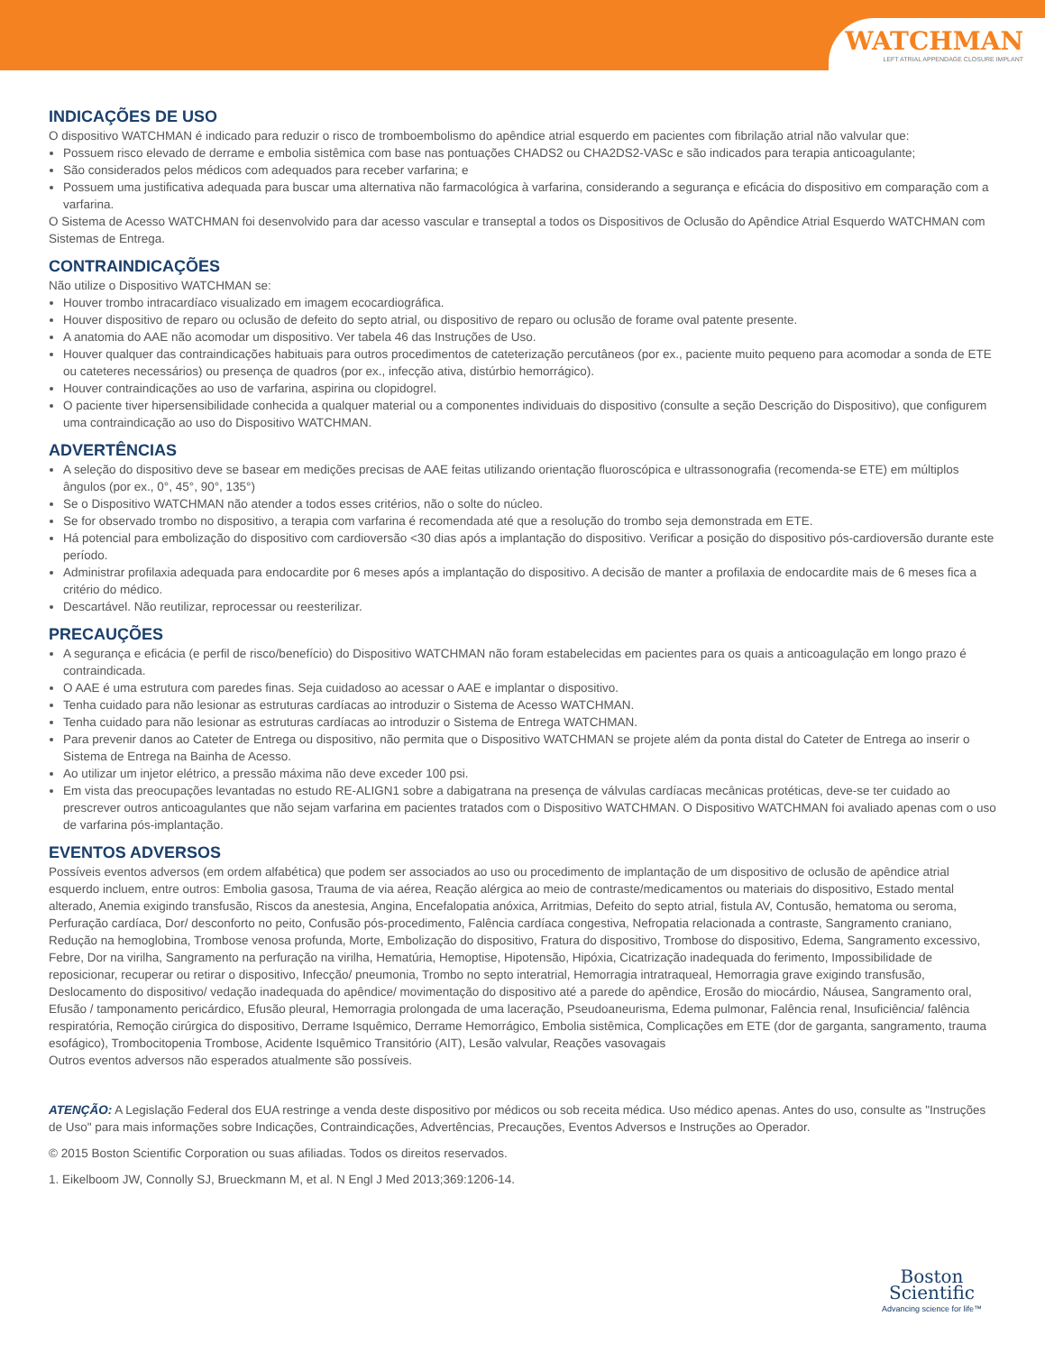WATCHMAN
LEFT ATRIAL APPENDAGE CLOSURE IMPLANT
INDICAÇÕES DE USO
O dispositivo WATCHMAN é indicado para reduzir o risco de tromboembolismo do apêndice atrial esquerdo em pacientes com fibrilação atrial não valvular que:
Possuem risco elevado de derrame e embolia sistêmica com base nas pontuações CHADS2 ou CHA2DS2-VASc e são indicados para terapia anticoagulante;
São considerados pelos médicos com adequados para receber varfarina; e
Possuem uma justificativa adequada para buscar uma alternativa não farmacológica à varfarina, considerando a segurança e eficácia do dispositivo em comparação com a varfarina.
O Sistema de Acesso WATCHMAN foi desenvolvido para dar acesso vascular e transeptal a todos os Dispositivos de Oclusão do Apêndice Atrial Esquerdo WATCHMAN com Sistemas de Entrega.
CONTRAINDICAÇÕES
Não utilize o Dispositivo WATCHMAN se:
Houver trombo intracardíaco visualizado em imagem ecocardiográfica.
Houver dispositivo de reparo ou oclusão de defeito do septo atrial, ou dispositivo de reparo ou oclusão de forame oval patente presente.
A anatomia do AAE não acomodar um dispositivo. Ver tabela 46 das Instruções de Uso.
Houver qualquer das contraindicações habituais para outros procedimentos de cateterização percutâneos (por ex., paciente muito pequeno para acomodar a sonda de ETE ou cateteres necessários) ou presença de quadros (por ex., infecção ativa, distúrbio hemorrágico).
Houver contraindicações ao uso de varfarina, aspirina ou clopidogrel.
O paciente tiver hipersensibilidade conhecida a qualquer material ou a componentes individuais do dispositivo (consulte a seção Descrição do Dispositivo), que configurem uma contraindicação ao uso do Dispositivo WATCHMAN.
ADVERTÊNCIAS
A seleção do dispositivo deve se basear em medições precisas de AAE feitas utilizando orientação fluoroscópica e ultrassonografia (recomenda-se ETE) em múltiplos ângulos (por ex., 0°, 45°, 90°, 135°)
Se o Dispositivo WATCHMAN não atender a todos esses critérios, não o solte do núcleo.
Se for observado trombo no dispositivo, a terapia com varfarina é recomendada até que a resolução do trombo seja demonstrada em ETE.
Há potencial para embolização do dispositivo com cardioversão <30 dias após a implantação do dispositivo. Verificar a posição do dispositivo pós-cardioversão durante este período.
Administrar profilaxia adequada para endocardite por 6 meses após a implantação do dispositivo. A decisão de manter a profilaxia de endocardite mais de 6 meses fica a critério do médico.
Descartável. Não reutilizar, reprocessar ou reesterilizar.
PRECAUÇÕES
A segurança e eficácia (e perfil de risco/benefício) do Dispositivo WATCHMAN não foram estabelecidas em pacientes para os quais a anticoagulação em longo prazo é contraindicada.
O AAE é uma estrutura com paredes finas. Seja cuidadoso ao acessar o AAE e implantar o dispositivo.
Tenha cuidado para não lesionar as estruturas cardíacas ao introduzir o Sistema de Acesso WATCHMAN.
Tenha cuidado para não lesionar as estruturas cardíacas ao introduzir o Sistema de Entrega WATCHMAN.
Para prevenir danos ao Cateter de Entrega ou dispositivo, não permita que o Dispositivo WATCHMAN se projete além da ponta distal do Cateter de Entrega ao inserir o Sistema de Entrega na Bainha de Acesso.
Ao utilizar um injetor elétrico, a pressão máxima não deve exceder 100 psi.
Em vista das preocupações levantadas no estudo RE-ALIGN1 sobre a dabigatrana na presença de válvulas cardíacas mecânicas protéticas, deve-se ter cuidado ao prescrever outros anticoagulantes que não sejam varfarina em pacientes tratados com o Dispositivo WATCHMAN. O Dispositivo WATCHMAN foi avaliado apenas com o uso de varfarina pós-implantação.
EVENTOS ADVERSOS
Possíveis eventos adversos (em ordem alfabética) que podem ser associados ao uso ou procedimento de implantação de um dispositivo de oclusão de apêndice atrial esquerdo incluem, entre outros: Embolia gasosa, Trauma de via aérea, Reação alérgica ao meio de contraste/medicamentos ou materiais do dispositivo, Estado mental alterado, Anemia exigindo transfusão, Riscos da anestesia, Angina, Encefalopatia anóxica, Arritmias, Defeito do septo atrial, fistula AV, Contusão, hematoma ou seroma, Perfuração cardíaca, Dor/ desconforto no peito, Confusão pós-procedimento, Falência cardíaca congestiva, Nefropatia relacionada a contraste, Sangramento craniano, Redução na hemoglobina, Trombose venosa profunda, Morte, Embolização do dispositivo, Fratura do dispositivo, Trombose do dispositivo, Edema, Sangramento excessivo, Febre, Dor na virilha, Sangramento na perfuração na virilha, Hematúria, Hemoptise, Hipotensão, Hipóxia, Cicatrização inadequada do ferimento, Impossibilidade de reposicionar, recuperar ou retirar o dispositivo, Infecção/ pneumonia, Trombo no septo interatrial, Hemorragia intratraqueal, Hemorragia grave exigindo transfusão, Deslocamento do dispositivo/ vedação inadequada do apêndice/ movimentação do dispositivo até a parede do apêndice, Erosão do miocárdio, Náusea, Sangramento oral, Efusão / tamponamento pericárdico, Efusão pleural, Hemorragia prolongada de uma laceração, Pseudoaneurisma, Edema pulmonar, Falência renal, Insuficiência/ falência respiratória, Remoção cirúrgica do dispositivo, Derrame Isquêmico, Derrame Hemorrágico, Embolia sistêmica, Complicações em ETE (dor de garganta, sangramento, trauma esofágico), Trombocitopenia Trombose, Acidente Isquêmico Transitório (AIT), Lesão valvular, Reações vasovagais
Outros eventos adversos não esperados atualmente são possíveis.
ATENÇÃO: A Legislação Federal dos EUA restringe a venda deste dispositivo por médicos ou sob receita médica. Uso médico apenas. Antes do uso, consulte as "Instruções de Uso" para mais informações sobre Indicações, Contraindicações, Advertências, Precauções, Eventos Adversos e Instruções ao Operador.
© 2015 Boston Scientific Corporation ou suas afiliadas. Todos os direitos reservados.
1. Eikelboom JW, Connolly SJ, Brueckmann M, et al. N Engl J Med 2013;369:1206-14.
Boston
Scientific
Advancing science for life™